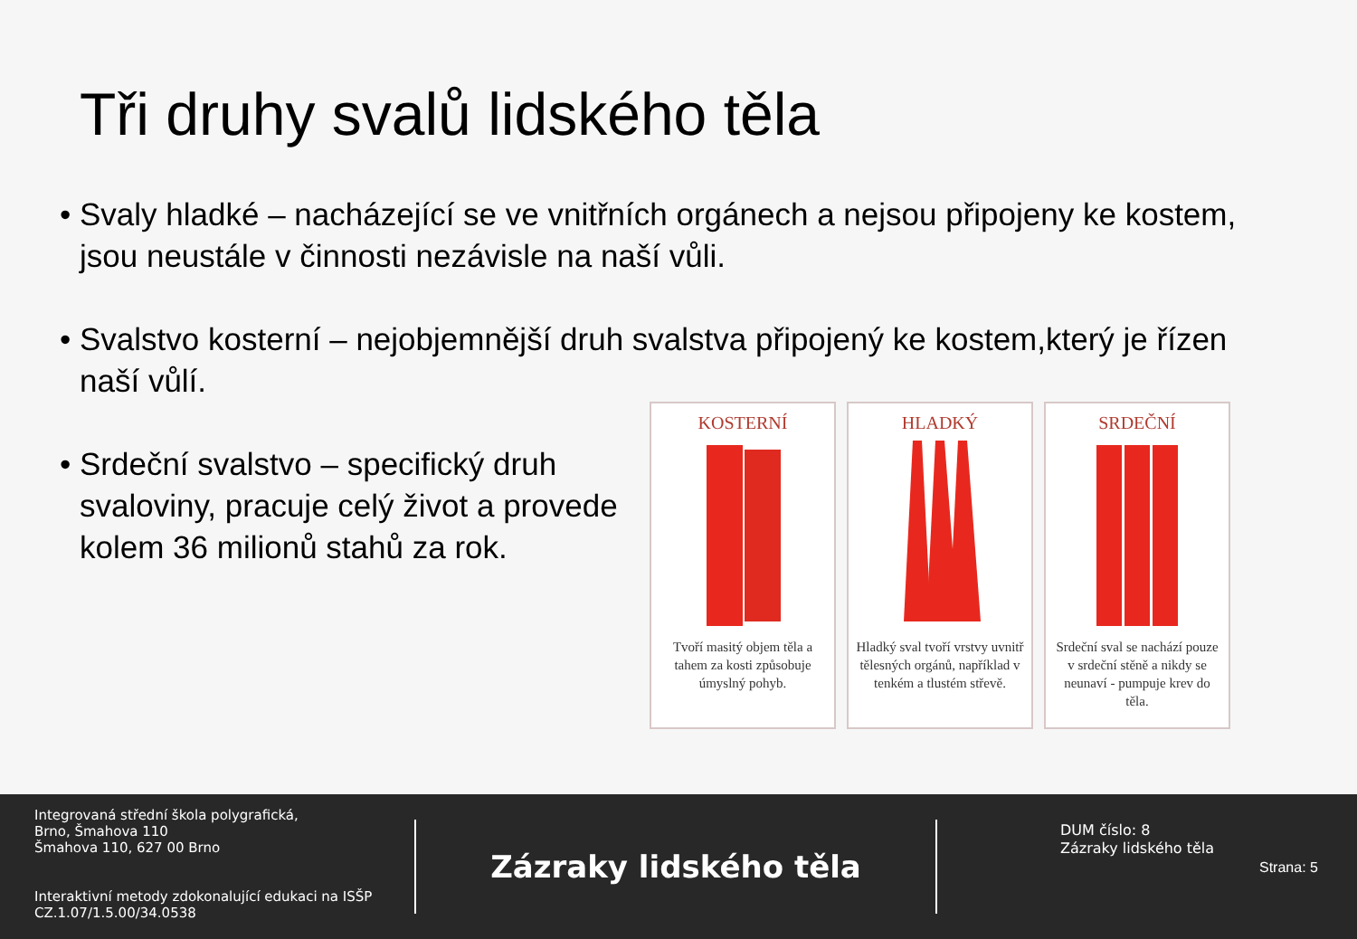Tři druhy svalů lidského těla
• Svaly hladké – nacházející se ve vnitřních orgánech a nejsou připojeny ke kostem, jsou neustále v činnosti nezávisle na naší vůli.
• Svalstvo kosterní – nejobjemnější druh svalstva připojený ke kostem,který je řízen naší vůlí.
• Srdeční svalstvo – specifický druh svaloviny, pracuje celý život a provede kolem 36 milionů stahů za rok.
KOSTERNÍ
Tvoří masitý objem těla a tahem za kosti způsobuje úmyslný pohyb.
HLADKÝ
Hladký sval tvoří vrstvy uvnitř tělesných orgánů, například v tenkém a tlustém střevě.
SRDEČNÍ
Srdeční sval se nachází pouze v srdeční stěně a nikdy se neunaví - pumpuje krev do těla.
Integrovaná střední škola polygrafická,
Brno, Šmahova 110
Šmahova 110, 627 00 Brno
Interaktivní metody zdokonalující edukaci na ISŠP
CZ.1.07/1.5.00/34.0538
Zázraky lidského těla
DUM číslo: 8
Zázraky lidského těla
Strana: 5